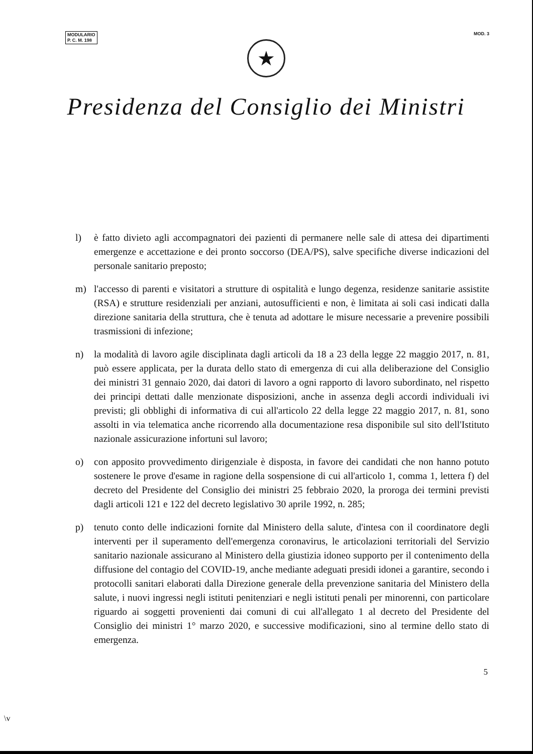MODULARIO
P. C. M. 198
MOD. 3
★
Presidenza del Consiglio dei Ministri
l) è fatto divieto agli accompagnatori dei pazienti di permanere nelle sale di attesa dei dipartimenti emergenze e accettazione e dei pronto soccorso (DEA/PS), salve specifiche diverse indicazioni del personale sanitario preposto;
m) l'accesso di parenti e visitatori a strutture di ospitalità e lungo degenza, residenze sanitarie assistite (RSA) e strutture residenziali per anziani, autosufficienti e non, è limitata ai soli casi indicati dalla direzione sanitaria della struttura, che è tenuta ad adottare le misure necessarie a prevenire possibili trasmissioni di infezione;
n) la modalità di lavoro agile disciplinata dagli articoli da 18 a 23 della legge 22 maggio 2017, n. 81, può essere applicata, per la durata dello stato di emergenza di cui alla deliberazione del Consiglio dei ministri 31 gennaio 2020, dai datori di lavoro a ogni rapporto di lavoro subordinato, nel rispetto dei principi dettati dalle menzionate disposizioni, anche in assenza degli accordi individuali ivi previsti; gli obblighi di informativa di cui all'articolo 22 della legge 22 maggio 2017, n. 81, sono assolti in via telematica anche ricorrendo alla documentazione resa disponibile sul sito dell'Istituto nazionale assicurazione infortuni sul lavoro;
o) con apposito provvedimento dirigenziale è disposta, in favore dei candidati che non hanno potuto sostenere le prove d'esame in ragione della sospensione di cui all'articolo 1, comma 1, lettera f) del decreto del Presidente del Consiglio dei ministri 25 febbraio 2020, la proroga dei termini previsti dagli articoli 121 e 122 del decreto legislativo 30 aprile 1992, n. 285;
p) tenuto conto delle indicazioni fornite dal Ministero della salute, d'intesa con il coordinatore degli interventi per il superamento dell'emergenza coronavirus, le articolazioni territoriali del Servizio sanitario nazionale assicurano al Ministero della giustizia idoneo supporto per il contenimento della diffusione del contagio del COVID-19, anche mediante adeguati presidi idonei a garantire, secondo i protocolli sanitari elaborati dalla Direzione generale della prevenzione sanitaria del Ministero della salute, i nuovi ingressi negli istituti penitenziari e negli istituti penali per minorenni, con particolare riguardo ai soggetti provenienti dai comuni di cui all'allegato 1 al decreto del Presidente del Consiglio dei ministri 1° marzo 2020, e successive modificazioni, sino al termine dello stato di emergenza.
5
\v